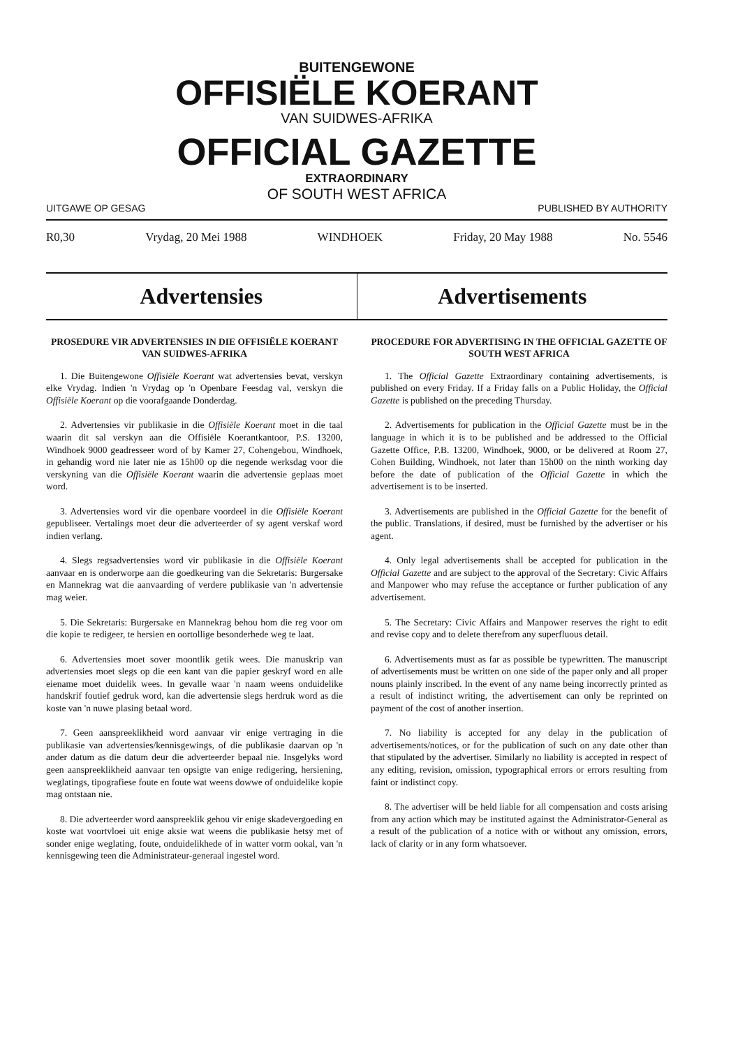BUITENGEWONE
OFFISIËLE KOERANT
VAN SUIDWES-AFRIKA
OFFICIAL GAZETTE
EXTRAORDINARY
OF SOUTH WEST AFRICA
UITGAWE OP GESAG PUBLISHED BY AUTHORITY
R0,30 Vrydag, 20 Mei 1988 WINDHOEK Friday, 20 May 1988 No. 5546
Advertensies Advertisements
PROSEDURE VIR ADVERTENSIES IN DIE OFFISIËLE KOERANT VAN SUIDWES-AFRIKA
1. Die Buitengewone Offisiële Koerant wat advertensies bevat, verskyn elke Vrydag. Indien 'n Vrydag op 'n Openbare Feesdag val, verskyn die Offisiële Koerant op die voorafgaande Donderdag.
2. Advertensies vir publikasie in die Offisiële Koerant moet in die taal waarin dit sal verskyn aan die Offisiële Koerantkantoor, P.S. 13200, Windhoek 9000 geadresseer word of by Kamer 27, Cohengebou, Windhoek, in gehandig word nie later nie as 15h00 op die negende werksdag voor die verskyning van die Offisiële Koerant waarin die advertensie geplaas moet word.
3. Advertensies word vir die openbare voordeel in die Offisiële Koerant gepubliseer. Vertalings moet deur die adverteerder of sy agent verskaf word indien verlang.
4. Slegs regsadvertensies word vir publikasie in die Offisiële Koerant aanvaar en is onderworpe aan die goedkeuring van die Sekretaris: Burgersake en Mannekrag wat die aanvaarding of verdere publikasie van 'n advertensie mag weier.
5. Die Sekretaris: Burgersake en Mannekrag behou hom die reg voor om die kopie te redigeer, te hersien en oortollige besonderhede weg te laat.
6. Advertensies moet sover moontlik getik wees. Die manuskrip van advertensies moet slegs op die een kant van die papier geskryf word en alle eiename moet duidelik wees. In gevalle waar 'n naam weens onduidelike handskrif foutief gedruk word, kan die advertensie slegs herdruk word as die koste van 'n nuwe plasing betaal word.
7. Geen aanspreeklikheid word aanvaar vir enige vertraging in die publikasie van advertensies/kennisgewings, of die publikasie daarvan op 'n ander datum as die datum deur die adverteerder bepaal nie. Insgelyks word geen aanspreeklikheid aanvaar ten opsigte van enige redigering, hersiening, weglatings, tipografiese foute en foute wat weens dowwe of onduidelike kopie mag ontstaan nie.
8. Die adverteerder word aanspreeklik gehou vir enige skadevergoeding en koste wat voortvloei uit enige aksie wat weens die publikasie hetsy met of sonder enige weglating, foute, onduidelikhede of in watter vorm ookal, van 'n kennisgewing teen die Administrateur-generaal ingestel word.
PROCEDURE FOR ADVERTISING IN THE OFFICIAL GAZETTE OF SOUTH WEST AFRICA
1. The Official Gazette Extraordinary containing advertisements, is published on every Friday. If a Friday falls on a Public Holiday, the Official Gazette is published on the preceding Thursday.
2. Advertisements for publication in the Official Gazette must be in the language in which it is to be published and be addressed to the Official Gazette Office, P.B. 13200, Windhoek, 9000, or be delivered at Room 27, Cohen Building, Windhoek, not later than 15h00 on the ninth working day before the date of publication of the Official Gazette in which the advertisement is to be inserted.
3. Advertisements are published in the Official Gazette for the benefit of the public. Translations, if desired, must be furnished by the advertiser or his agent.
4. Only legal advertisements shall be accepted for publication in the Official Gazette and are subject to the approval of the Secretary: Civic Affairs and Manpower who may refuse the acceptance or further publication of any advertisement.
5. The Secretary: Civic Affairs and Manpower reserves the right to edit and revise copy and to delete therefrom any superfluous detail.
6. Advertisements must as far as possible be typewritten. The manuscript of advertisements must be written on one side of the paper only and all proper nouns plainly inscribed. In the event of any name being incorrectly printed as a result of indistinct writing, the advertisement can only be reprinted on payment of the cost of another insertion.
7. No liability is accepted for any delay in the publication of advertisements/notices, or for the publication of such on any date other than that stipulated by the advertiser. Similarly no liability is accepted in respect of any editing, revision, omission, typographical errors or errors resulting from faint or indistinct copy.
8. The advertiser will be held liable for all compensation and costs arising from any action which may be instituted against the Administrator-General as a result of the publication of a notice with or without any omission, errors, lack of clarity or in any form whatsoever.